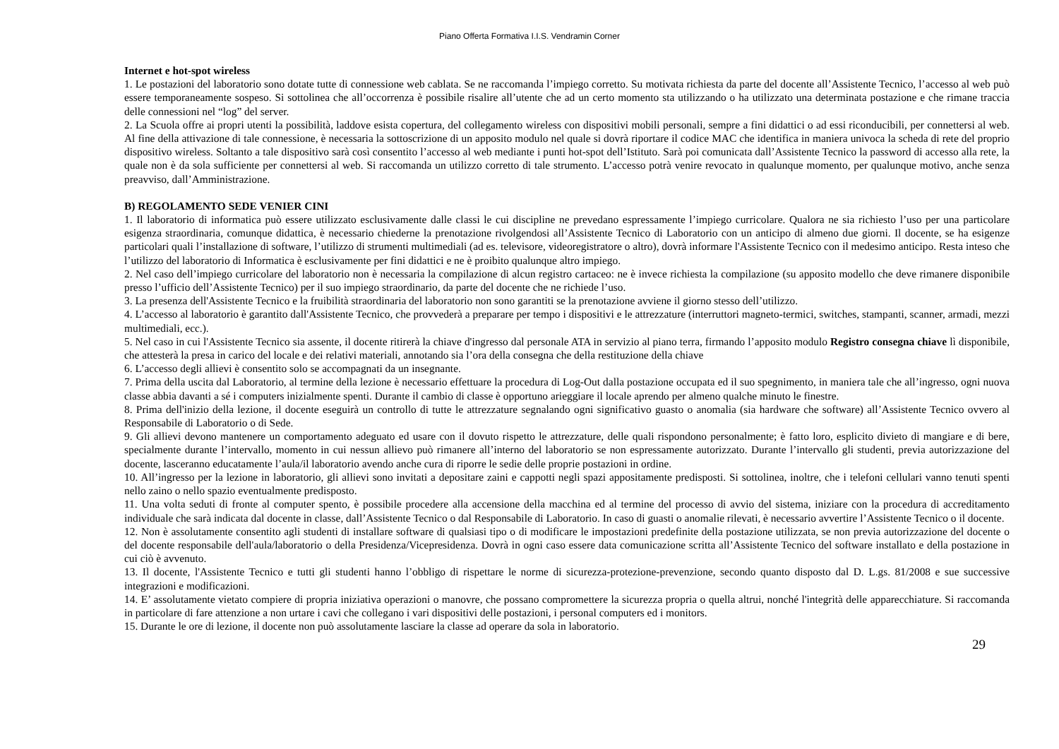Piano Offerta Formativa I.I.S. Vendramin Corner
Internet e hot-spot wireless
1. Le postazioni del laboratorio sono dotate tutte di connessione web cablata. Se ne raccomanda l’impiego corretto. Su motivata richiesta da parte del docente all’Assistente Tecnico, l’accesso al web può essere temporaneamente sospeso. Si sottolinea che all’occorrenza è possibile risalire all’utente che ad un certo momento sta utilizzando o ha utilizzato una determinata postazione e che rimane traccia delle connessioni nel “log” del server.
2. La Scuola offre ai propri utenti la possibilità, laddove esista copertura, del collegamento wireless con dispositivi mobili personali, sempre a fini didattici o ad essi riconducibili, per connettersi al web. Al fine della attivazione di tale connessione, è necessaria la sottoscrizione di un apposito modulo nel quale si dovrà riportare il codice MAC che identifica in maniera univoca la scheda di rete del proprio dispositivo wireless. Soltanto a tale dispositivo sarà così consentito l’accesso al web mediante i punti hot-spot dell’Istituto. Sarà poi comunicata dall’Assistente Tecnico la password di accesso alla rete, la quale non è da sola sufficiente per connettersi al web. Si raccomanda un utilizzo corretto di tale strumento. L’accesso potrà venire revocato in qualunque momento, per qualunque motivo, anche senza preavviso, dall’Amministrazione.
B) REGOLAMENTO SEDE VENIER CINI
1. Il laboratorio di informatica può essere utilizzato esclusivamente dalle classi le cui discipline ne prevedano espressamente l’impiego curricolare. Qualora ne sia richiesto l’uso per una particolare esigenza straordinaria, comunque didattica, è necessario chiederne la prenotazione rivolgendosi all’Assistente Tecnico di Laboratorio con un anticipo di almeno due giorni. Il docente, se ha esigenze particolari quali l’installazione di software, l’utilizzo di strumenti multimediali (ad es. televisore, videoregistratore o altro), dovrà informare l'Assistente Tecnico con il medesimo anticipo. Resta inteso che l’utilizzo del laboratorio di Informatica è esclusivamente per fini didattici e ne è proibito qualunque altro impiego.
2. Nel caso dell’impiego curricolare del laboratorio non è necessaria la compilazione di alcun registro cartaceo: ne è invece richiesta la compilazione (su apposito modello che deve rimanere disponibile presso l’ufficio dell’Assistente Tecnico) per il suo impiego straordinario, da parte del docente che ne richiede l’uso.
3. La presenza dell'Assistente Tecnico e la fruibilità straordinaria del laboratorio non sono garantiti se la prenotazione avviene il giorno stesso dell’utilizzo.
4. L’accesso al laboratorio è garantito dall'Assistente Tecnico, che provvederà a preparare per tempo i dispositivi e le attrezzature (interruttori magneto-termici, switches, stampanti, scanner, armadi, mezzi multimediali, ecc.).
5. Nel caso in cui l'Assistente Tecnico sia assente, il docente ritirerà la chiave d'ingresso dal personale ATA in servizio al piano terra, firmando l’apposito modulo Registro consegna chiave lì disponibile, che attesterà la presa in carico del locale e dei relativi materiali, annotando sia l’ora della consegna che della restituzione della chiave
6. L’accesso degli allievi è consentito solo se accompagnati da un insegnante.
7. Prima della uscita dal Laboratorio, al termine della lezione è necessario effettuare la procedura di Log-Out dalla postazione occupata ed il suo spegnimento, in maniera tale che all’ingresso, ogni nuova classe abbia davanti a sé i computers inizialmente spenti. Durante il cambio di classe è opportuno arieggiare il locale aprendo per almeno qualche minuto le finestre.
8. Prima dell'inizio della lezione, il docente eseguirà un controllo di tutte le attrezzature segnalando ogni significativo guasto o anomalia (sia hardware che software) all’Assistente Tecnico ovvero al Responsabile di Laboratorio o di Sede.
9. Gli allievi devono mantenere un comportamento adeguato ed usare con il dovuto rispetto le attrezzature, delle quali rispondono personalmente; è fatto loro, esplicito divieto di mangiare e di bere, specialmente durante l’intervallo, momento in cui nessun allievo può rimanere all’interno del laboratorio se non espressamente autorizzato. Durante l’intervallo gli studenti, previa autorizzazione del docente, lasceranno educatamente l’aula/il laboratorio avendo anche cura di riporre le sedie delle proprie postazioni in ordine.
10. All’ingresso per la lezione in laboratorio, gli allievi sono invitati a depositare zaini e cappotti negli spazi appositamente predisposti. Si sottolinea, inoltre, che i telefoni cellulari vanno tenuti spenti nello zaino o nello spazio eventualmente predisposto.
11. Una volta seduti di fronte al computer spento, è possibile procedere alla accensione della macchina ed al termine del processo di avvio del sistema, iniziare con la procedura di accreditamento individuale che sarà indicata dal docente in classe, dall’Assistente Tecnico o dal Responsabile di Laboratorio. In caso di guasti o anomalie rilevati, è necessario avvertire l’Assistente Tecnico o il docente.
12. Non è assolutamente consentito agli studenti di installare software di qualsiasi tipo o di modificare le impostazioni predefinite della postazione utilizzata, se non previa autorizzazione del docente o del docente responsabile dell'aula/laboratorio o della Presidenza/Vicepresidenza. Dovrà in ogni caso essere data comunicazione scritta all’Assistente Tecnico del software installato e della postazione in cui ciò è avvenuto.
13. Il docente, l'Assistente Tecnico e tutti gli studenti hanno l’obbligo di rispettare le norme di sicurezza-protezione-prevenzione, secondo quanto disposto dal D. L.gs. 81/2008 e sue successive integrazioni e modificazioni.
14. E’ assolutamente vietato compiere di propria iniziativa operazioni o manovre, che possano compromettere la sicurezza propria o quella altrui, nonché l'integrità delle apparecchiature. Si raccomanda in particolare di fare attenzione a non urtare i cavi che collegano i vari dispositivi delle postazioni, i personal computers ed i monitors.
15. Durante le ore di lezione, il docente non può assolutamente lasciare la classe ad operare da sola in laboratorio.
29